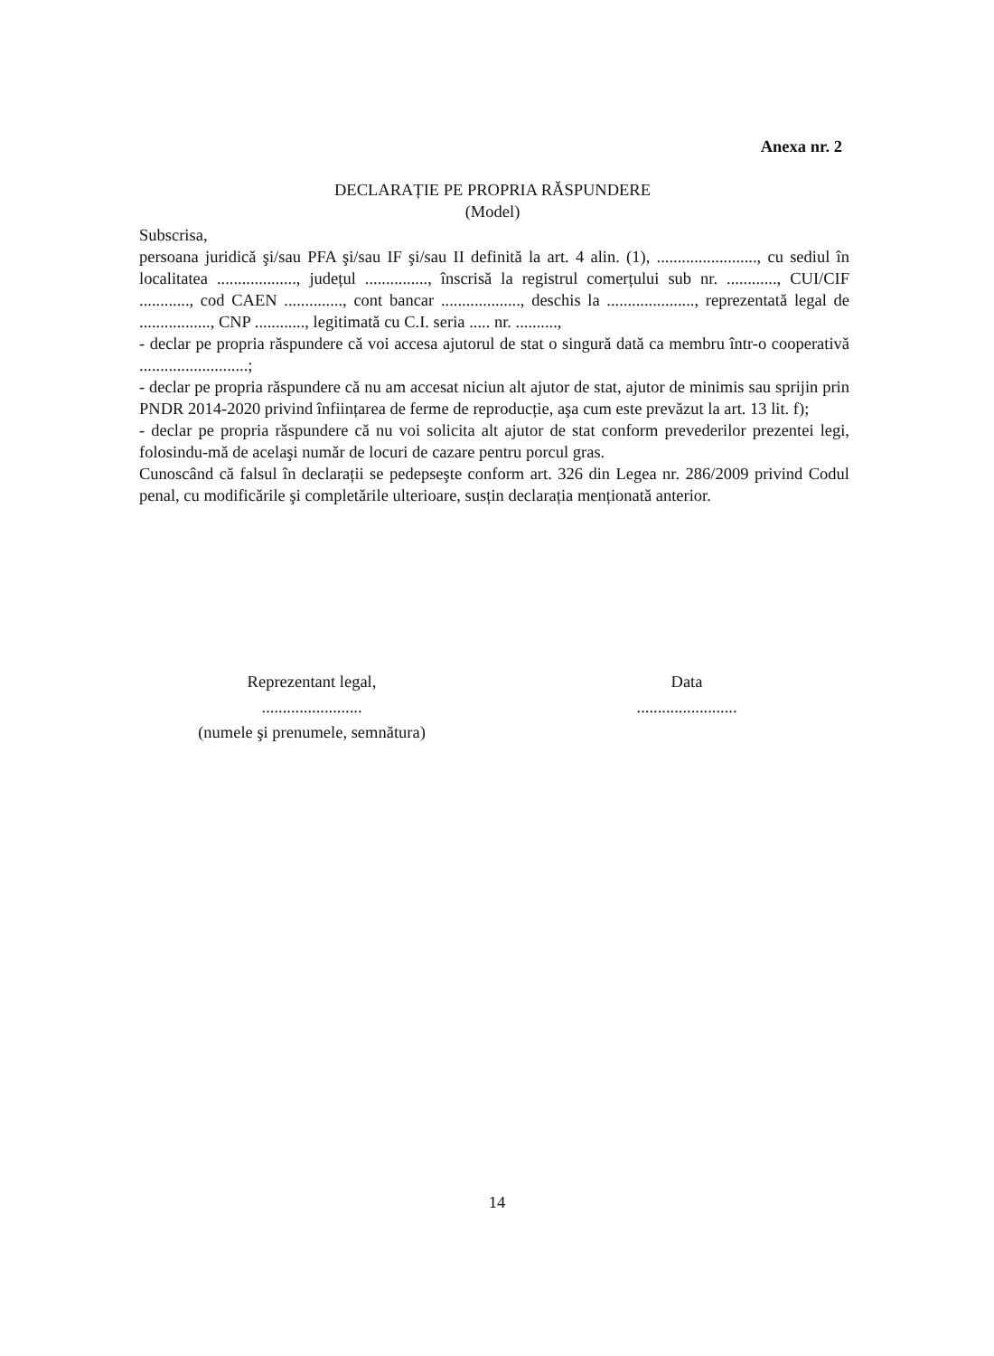Anexa nr. 2
DECLARAȚIE PE PROPRIA RĂSPUNDERE
(Model)
Subscrisa,
persoana juridică şi/sau PFA şi/sau IF şi/sau II definită la art. 4 alin. (1), ........................, cu sediul în localitatea ..................., județul ..............., înscrisă la registrul comerțului sub nr. ............, CUI/CIF ............, cod CAEN .............., cont bancar ..................., deschis la ....................., reprezentată legal de ................., CNP ............, legitimată cu C.I. seria ..... nr. ..........,
- declar pe propria răspundere că voi accesa ajutorul de stat o singură dată ca membru într-o cooperativă ..........................;
- declar pe propria răspundere că nu am accesat niciun alt ajutor de stat, ajutor de minimis sau sprijin prin PNDR 2014-2020 privind înființarea de ferme de reproducție, aşa cum este prevăzut la art. 13 lit. f);
- declar pe propria răspundere că nu voi solicita alt ajutor de stat conform prevederilor prezentei legi, folosindu-mă de acelaşi număr de locuri de cazare pentru porcul gras.
Cunoscând că falsul în declarații se pedepseşte conform art. 326 din Legea nr. 286/2009 privind Codul penal, cu modificările şi completările ulterioare, susțin declarația menționată anterior.
Reprezentant legal,
........................
(numele şi prenumele, semnătura)
Data
........................
14